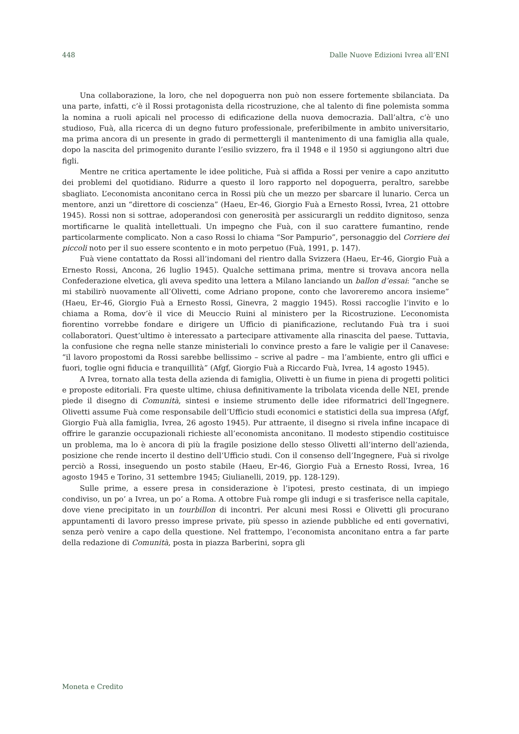448 Dalle Nuove Edizioni Ivrea all’ENI
Una collaborazione, la loro, che nel dopoguerra non può non essere fortemente sbilanciata. Da una parte, infatti, c’è il Rossi protagonista della ricostruzione, che al talento di fine polemista somma la nomina a ruoli apicali nel processo di edificazione della nuova democrazia. Dall’altra, c’è uno studioso, Fuà, alla ricerca di un degno futuro professionale, preferibilmente in ambito universitario, ma prima ancora di un presente in grado di permettergli il mantenimento di una famiglia alla quale, dopo la nascita del primogenito durante l’esilio svizzero, fra il 1948 e il 1950 si aggiungono altri due figli.
Mentre ne critica apertamente le idee politiche, Fuà si affida a Rossi per venire a capo anzitutto dei problemi del quotidiano. Ridurre a questo il loro rapporto nel dopoguerra, peraltro, sarebbe sbagliato. L’economista anconitano cerca in Rossi più che un mezzo per sbarcare il lunario. Cerca un mentore, anzi un “direttore di coscienza” (Haeu, Er-46, Giorgio Fuà a Ernesto Rossi, Ivrea, 21 ottobre 1945). Rossi non si sottrae, adoperandosi con generosità per assicurargli un reddito dignitoso, senza mortificarne le qualità intellettuali. Un impegno che Fuà, con il suo carattere fumantino, rende particolarmente complicato. Non a caso Rossi lo chiama “Sor Pampurio”, personaggio del Corriere dei piccoli noto per il suo essere scontento e in moto perpetuo (Fuà, 1991, p. 147).
Fuà viene contattato da Rossi all’indomani del rientro dalla Svizzera (Haeu, Er-46, Giorgio Fuà a Ernesto Rossi, Ancona, 26 luglio 1945). Qualche settimana prima, mentre si trovava ancora nella Confederazione elvetica, gli aveva spedito una lettera a Milano lanciando un ballon d’essai: “anche se mi stabilirò nuovamente all’Olivetti, come Adriano propone, conto che lavoreremo ancora insieme” (Haeu, Er-46, Giorgio Fuà a Ernesto Rossi, Ginevra, 2 maggio 1945). Rossi raccoglie l’invito e lo chiama a Roma, dov’è il vice di Meuccio Ruini al ministero per la Ricostruzione. L’economista fiorentino vorrebbe fondare e dirigere un Ufficio di pianificazione, reclutando Fuà tra i suoi collaboratori. Quest’ultimo è interessato a partecipare attivamente alla rinascita del paese. Tuttavia, la confusione che regna nelle stanze ministeriali lo convince presto a fare le valigie per il Canavese: “il lavoro propostomi da Rossi sarebbe bellissimo – scrive al padre – ma l’ambiente, entro gli uffici e fuori, toglie ogni fiducia e tranquillità” (Afgf, Giorgio Fuà a Riccardo Fuà, Ivrea, 14 agosto 1945).
A Ivrea, tornato alla testa della azienda di famiglia, Olivetti è un fiume in piena di progetti politici e proposte editoriali. Fra queste ultime, chiusa definitivamente la tribolata vicenda delle NEI, prende piede il disegno di Comunità, sintesi e insieme strumento delle idee riformatrici dell’Ingegnere. Olivetti assume Fuà come responsabile dell’Ufficio studi economici e statistici della sua impresa (Afgf, Giorgio Fuà alla famiglia, Ivrea, 26 agosto 1945). Pur attraente, il disegno si rivela infine incapace di offrire le garanzie occupazionali richieste all’economista anconitano. Il modesto stipendio costituisce un problema, ma lo è ancora di più la fragile posizione dello stesso Olivetti all’interno dell’azienda, posizione che rende incerto il destino dell’Ufficio studi. Con il consenso dell’Ingegnere, Fuà si rivolge perciò a Rossi, inseguendo un posto stabile (Haeu, Er-46, Giorgio Fuà a Ernesto Rossi, Ivrea, 16 agosto 1945 e Torino, 31 settembre 1945; Giulianelli, 2019, pp. 128-129).
Sulle prime, a essere presa in considerazione è l’ipotesi, presto cestinata, di un impiego condiviso, un po’ a Ivrea, un po’ a Roma. A ottobre Fuà rompe gli indugi e si trasferisce nella capitale, dove viene precipitato in un tourbillon di incontri. Per alcuni mesi Rossi e Olivetti gli procurano appuntamenti di lavoro presso imprese private, più spesso in aziende pubbliche ed enti governativi, senza però venire a capo della questione. Nel frattempo, l’economista anconitano entra a far parte della redazione di Comunità, posta in piazza Barberini, sopra gli
Moneta e Credito